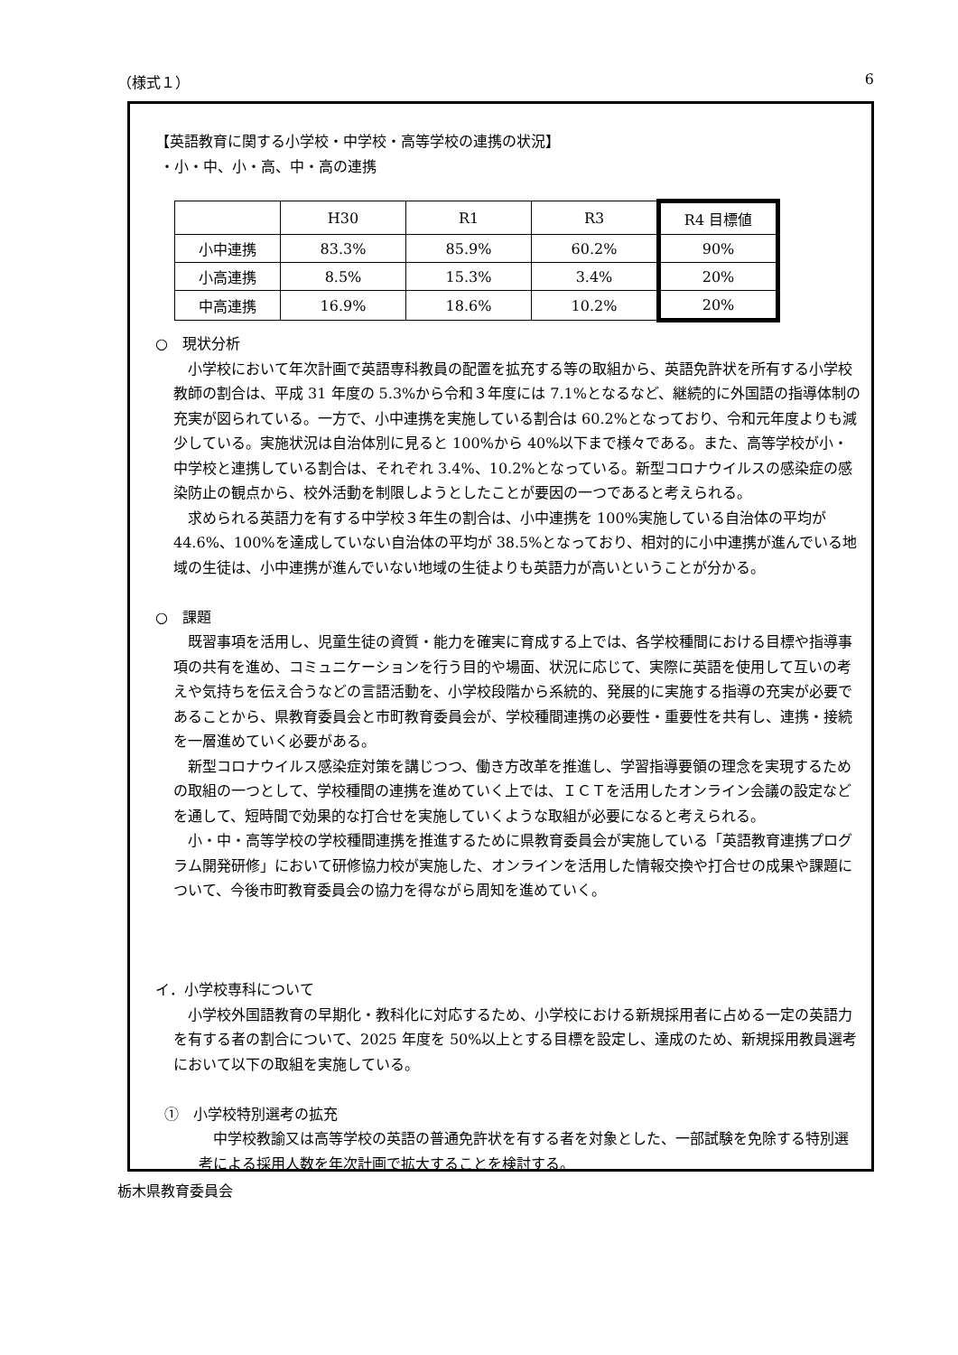（様式１） 6
【英語教育に関する小学校・中学校・高等学校の連携の状況】
・小・中、小・高、中・高の連携
| | H30 | R1 | R3 | R4 目標値 |
| 小中連携 | 83.3% | 85.9% | 60.2% | 90% |
| 小高連携 | 8.5% | 15.3% | 3.4% | 20% |
| 中高連携 | 16.9% | 18.6% | 10.2% | 20% |
○　現状分析
小学校において年次計画で英語専科教員の配置を拡充する等の取組から、英語免許状を所有する小学校教師の割合は、平成 31 年度の 5.3%から令和３年度には 7.1%となるなど、継続的に外国語の指導体制の充実が図られている。一方で、小中連携を実施している割合は 60.2%となっており、令和元年度よりも減少している。実施状況は自治体別に見ると 100%から 40%以下まで様々である。また、高等学校が小・中学校と連携している割合は、それぞれ 3.4%、10.2%となっている。新型コロナウイルスの感染症の感染防止の観点から、校外活動を制限しようとしたことが要因の一つであると考えられる。
求められる英語力を有する中学校３年生の割合は、小中連携を 100%実施している自治体の平均が 44.6%、100%を達成していない自治体の平均が 38.5%となっており、相対的に小中連携が進んでいる地域の生徒は、小中連携が進んでいない地域の生徒よりも英語力が高いということが分かる。
○　課題
既習事項を活用し、児童生徒の資質・能力を確実に育成する上では、各学校種間における目標や指導事項の共有を進め、コミュニケーションを行う目的や場面、状況に応じて、実際に英語を使用して互いの考えや気持ちを伝え合うなどの言語活動を、小学校段階から系統的、発展的に実施する指導の充実が必要であることから、県教育委員会と市町教育委員会が、学校種間連携の必要性・重要性を共有し、連携・接続を一層進めていく必要がある。
新型コロナウイルス感染症対策を講じつつ、働き方改革を推進し、学習指導要領の理念を実現するための取組の一つとして、学校種間の連携を進めていく上では、ＩＣＴを活用したオンライン会議の設定などを通して、短時間で効果的な打合せを実施していくような取組が必要になると考えられる。
小・中・高等学校の学校種間連携を推進するために県教育委員会が実施している「英語教育連携プログラム開発研修」において研修協力校が実施した、オンラインを活用した情報交換や打合せの成果や課題について、今後市町教育委員会の協力を得ながら周知を進めていく。
イ．小学校専科について
小学校外国語教育の早期化・教科化に対応するため、小学校における新規採用者に占める一定の英語力を有する者の割合について、2025 年度を 50%以上とする目標を設定し、達成のため、新規採用教員選考において以下の取組を実施している。
①　小学校特別選考の拡充
中学校教諭又は高等学校の英語の普通免許状を有する者を対象とした、一部試験を免除する特別選考による採用人数を年次計画で拡大することを検討する。
栃木県教育委員会